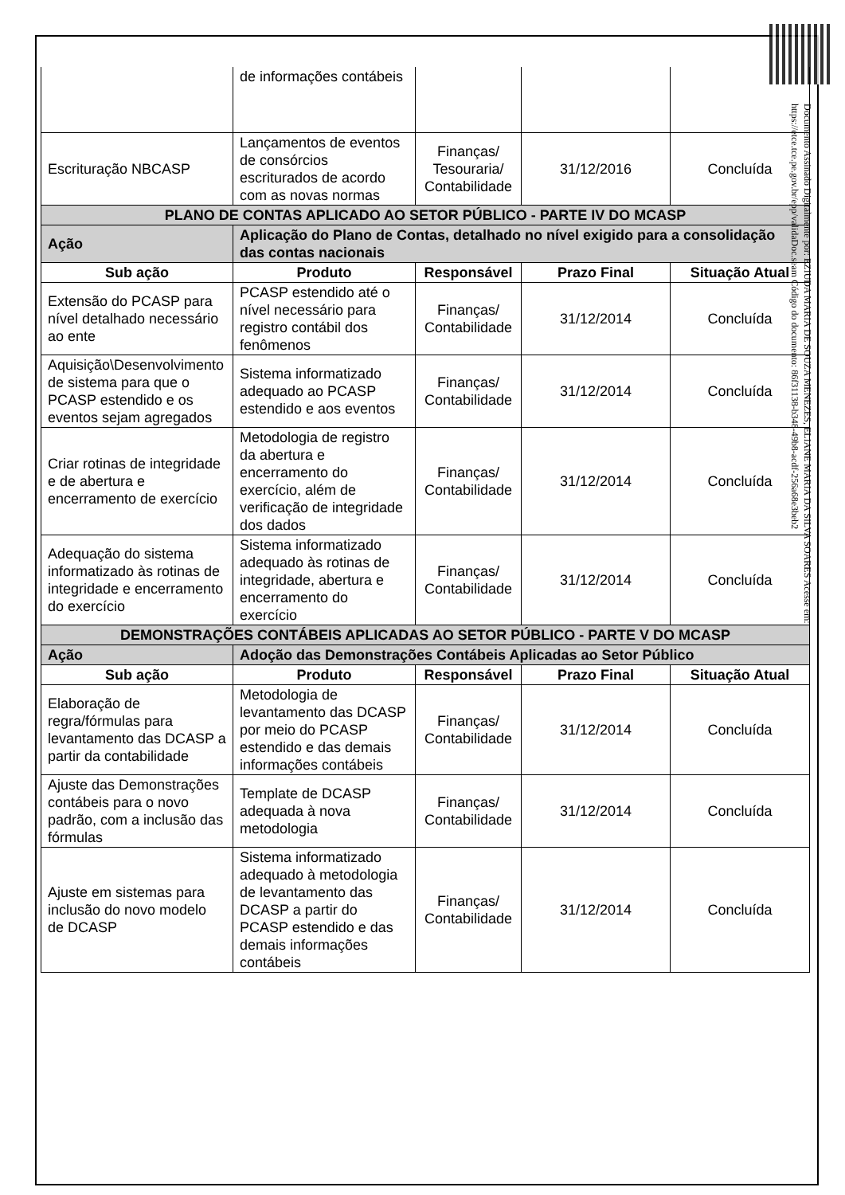| | de informações contábeis | | | |
| Escrituração NBCASP | Lançamentos de eventos de consórcios escriturados de acordo com as novas normas | Finanças/ Tesouraria/ Contabilidade | 31/12/2016 | Concluída |
| PLANO DE CONTAS APLICADO AO SETOR PÚBLICO - PARTE IV DO MCASP | | | | |
| Ação | Aplicação do Plano de Contas, detalhado no nível exigido para a consolidação das contas nacionais | | | |
| Sub ação | Produto | Responsável | Prazo Final | Situação Atual |
| Extensão do PCASP para nível detalhado necessário ao ente | PCASP estendido até o nível necessário para registro contábil dos fenômenos | Finanças/ Contabilidade | 31/12/2014 | Concluída |
| Aquisição\Desenvolvimento de sistema para que o PCASP estendido e os eventos sejam agregados | Sistema informatizado adequado ao PCASP estendido e aos eventos | Finanças/ Contabilidade | 31/12/2014 | Concluída |
| Criar rotinas de integridade e de abertura e encerramento de exercício | Metodologia de registro da abertura e encerramento do exercício, além de verificação de integridade dos dados | Finanças/ Contabilidade | 31/12/2014 | Concluída |
| Adequação do sistema informatizado às rotinas de integridade e encerramento do exercício | Sistema informatizado adequado às rotinas de integridade, abertura e encerramento do exercício | Finanças/ Contabilidade | 31/12/2014 | Concluída |
| DEMONSTRAÇÕES CONTÁBEIS APLICADAS AO SETOR PÚBLICO - PARTE V DO MCASP | | | | |
| Ação | Adoção das Demonstrações Contábeis Aplicadas ao Setor Público | | | |
| Sub ação | Produto | Responsável | Prazo Final | Situação Atual |
| Elaboração de regra/fórmulas para levantamento das DCASP a partir da contabilidade | Metodologia de levantamento das DCASP por meio do PCASP estendido e das demais informações contábeis | Finanças/ Contabilidade | 31/12/2014 | Concluída |
| Ajuste das Demonstrações contábeis para o novo padrão, com a inclusão das fórmulas | Template de DCASP adequada à nova metodologia | Finanças/ Contabilidade | 31/12/2014 | Concluída |
| Ajuste em sistemas para inclusão do novo modelo de DCASP | Sistema informatizado adequado à metodologia de levantamento das DCASP a partir do PCASP estendido e das demais informações contábeis | Finanças/ Contabilidade | 31/12/2014 | Concluída |
Documento Assinado Digitalmente por: EZIUDA MARIA DE SOUZA MENEZES, ELIANE MARIA DA SILVA SOARES Acesse em: https://etce.tce.pe.gov.br/epp/validaDoc.seam Código do documento: 86f31138-b348-49b8-acdf-256a68e3beb2